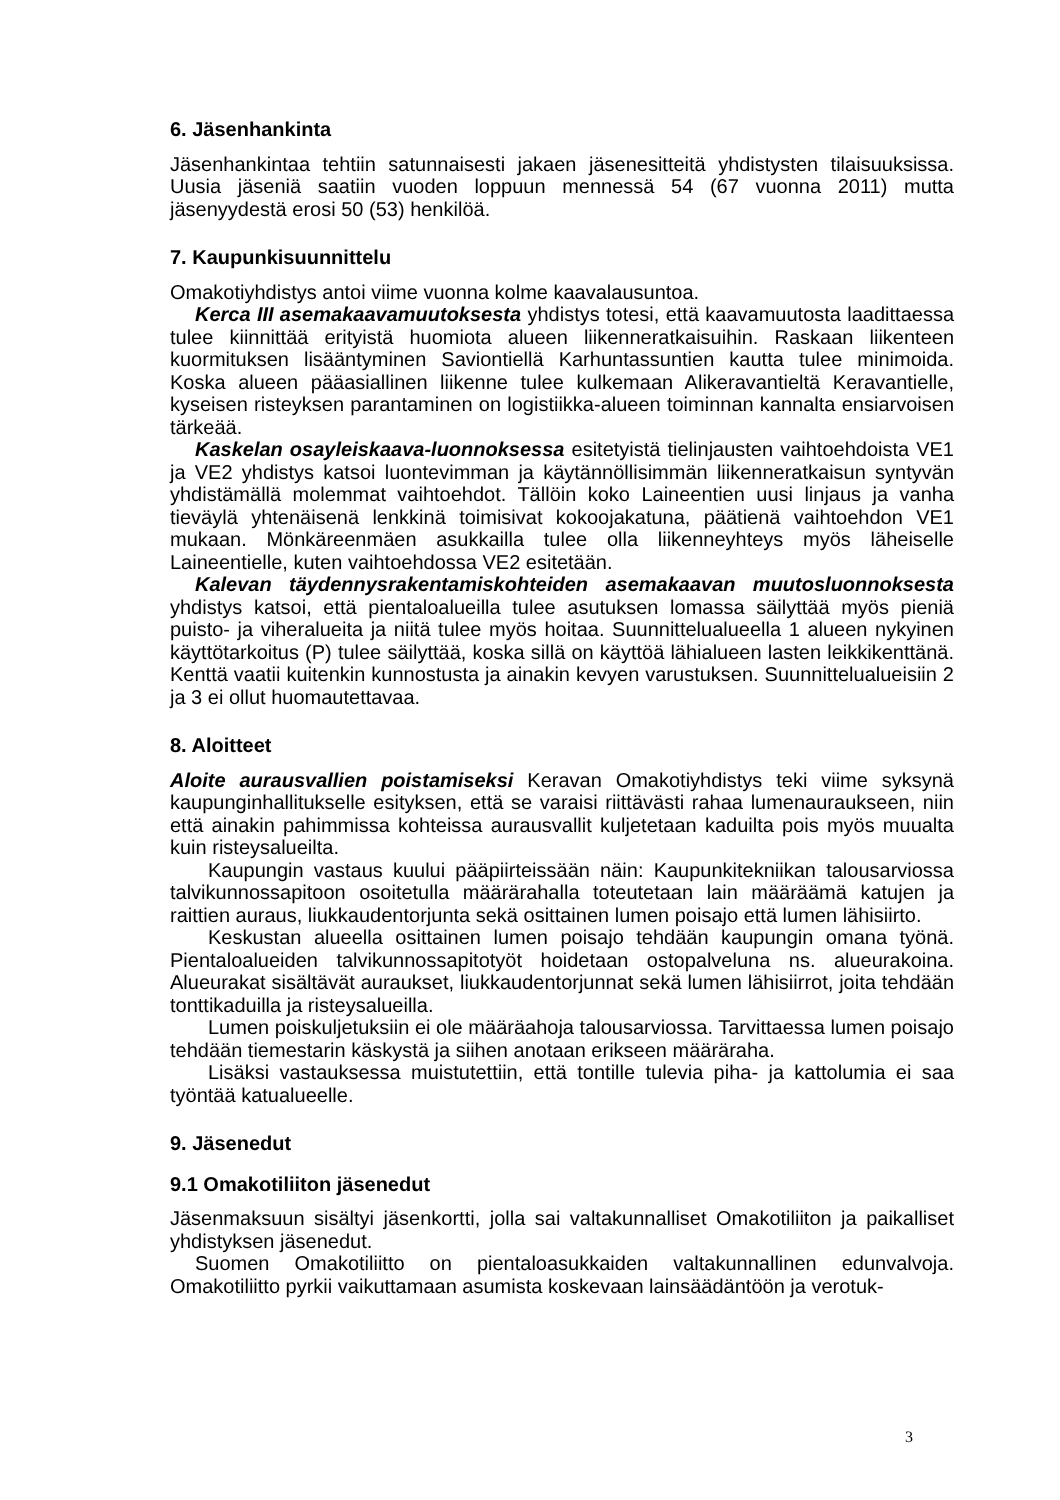6. Jäsenhankinta
Jäsenhankintaa tehtiin satunnaisesti jakaen jäsenesitteitä yhdistysten tilaisuuksissa. Uusia jäseniä saatiin vuoden loppuun mennessä 54 (67 vuonna 2011) mutta jäsenyydestä erosi 50 (53) henkilöä.
7. Kaupunkisuunnittelu
Omakotiyhdistys antoi viime vuonna kolme kaavalausuntoa.
Kerca III asemakaavamuutoksesta yhdistys totesi, että kaavamuutosta laadittaessa tulee kiinnittää erityistä huomiota alueen liikenneratkaisuihin. Raskaan liikenteen kuormituksen lisääntyminen Saviontiellä Karhuntassuntien kautta tulee minimoida. Koska alueen pääasiallinen liikenne tulee kulkemaan Alikeravantieltä Keravantielle, kyseisen risteyksen parantaminen on logistiikka-alueen toiminnan kannalta ensiarvoisen tärkeää.
Kaskelan osayleiskaava-luonnoksessa esitetyistä tielinjausten vaihtoehdoista VE1 ja VE2 yhdistys katsoi luontevimman ja käytännöllisimmän liikenneratkaisun syntyvän yhdistämällä molemmat vaihtoehdot. Tällöin koko Laineentien uusi linjaus ja vanha tieväylä yhtenäisenä lenkkinä toimisivat kokoojakatuna, päätienä vaihtoehdon VE1 mukaan. Mönkäreenmäen asukkailla tulee olla liikenneyhteys myös läheiselle Laineentielle, kuten vaihtoehdossa VE2 esitetään.
Kalevan täydennysrakentamiskohteiden asemakaavan muutosluonnoksesta yhdistys katsoi, että pientaloalueilla tulee asutuksen lomassa säilyttää myös pieniä puisto- ja viheralueita ja niitä tulee myös hoitaa. Suunnittelualueella 1 alueen nykyinen käyttötarkoitus (P) tulee säilyttää, koska sillä on käyttöä lähialueen lasten leikkikenttänä. Kenttä vaatii kuitenkin kunnostusta ja ainakin kevyen varustuksen. Suunnittelualueisiin 2 ja 3 ei ollut huomautettavaa.
8. Aloitteet
Aloite aurausvallien poistamiseksi Keravan Omakotiyhdistys teki viime syksynä kaupunginhallitukselle esityksen, että se varaisi riittävästi rahaa lumenaurauk­seen, niin että ainakin pahimmissa kohteissa aurausvallit kuljetetaan kaduilta pois myös muualta kuin risteysalueilta.
Kaupungin vastaus kuului pääpiirteissään näin: Kaupunkitekniikan talousarviossa talvikunnossapitoon osoitetulla määrärahalla toteutetaan lain määräämä katujen ja raittien auraus, liukkaudentorjunta sekä osittainen lumen poisajo että lumen lähisiirto.
Keskustan alueella osittainen lumen poisajo tehdään kaupungin omana työnä. Pientaloalueiden talvikunnossapitotyöt hoidetaan ostopalveluna ns. alueurakoina. Alueurakat sisältävät auraukset, liukkaudentorjunnat sekä lumen lähisiirrot, joita tehdään tonttikaduilla ja risteysalueilla.
Lumen poiskuljetuksiin ei ole määräahoja talousarviossa. Tarvittaessa lumen poisajo tehdään tiemestarin käskystä ja siihen anotaan erikseen määräraha.
Lisäksi vastauksessa muistutettiin, että tontille tulevia piha- ja kattolumia ei saa työntää katualueelle.
9. Jäsenedut
9.1 Omakotiliiton jäsenedut
Jäsenmaksuun sisältyi jäsenkortti, jolla sai valtakunnalliset Omakotiliiton ja paikalliset yhdistyksen jäsenedut.
Suomen Omakotiliitto on pientaloasukkaiden valtakunnallinen edunvalvoja. Omakotiliitto pyrkii vaikuttamaan asumista koskevaan lainsäädäntöön ja verotuk-
3